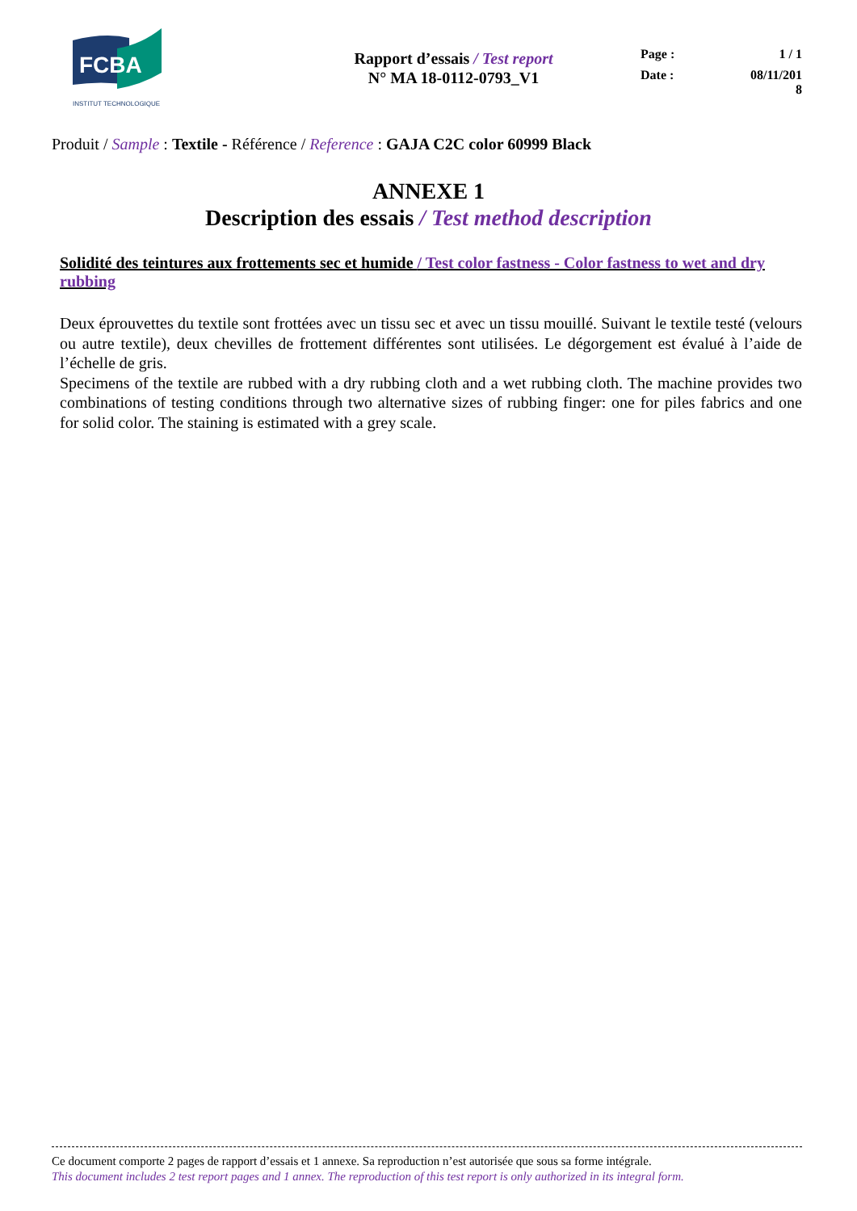FCBA
INSTITUT TECHNOLOGIQUE
Rapport d’essais / Test report
N° MA 18-0112-0793_V1
Page : 1 / 1
Date : 08/11/201
8
Produit / Sample : Textile - Référence / Reference : GAJA C2C color 60999 Black
ANNEXE 1
Description des essais / Test method description
Solidité des teintures aux frottements sec et humide / Test color fastness - Color fastness to wet and dry rubbing
Deux éprouvettes du textile sont frottées avec un tissu sec et avec un tissu mouillé. Suivant le textile testé (velours ou autre textile), deux chevilles de frottement différentes sont utilisées. Le dégorgement est évalué à l’aide de l’échelle de gris.
Specimens of the textile are rubbed with a dry rubbing cloth and a wet rubbing cloth. The machine provides two combinations of testing conditions through two alternative sizes of rubbing finger: one for piles fabrics and one for solid color. The staining is estimated with a grey scale.
Ce document comporte 2 pages de rapport d’essais et 1 annexe. Sa reproduction n’est autorisée que sous sa forme intégrale.
This document includes 2 test report pages and 1 annex. The reproduction of this test report is only authorized in its integral form.